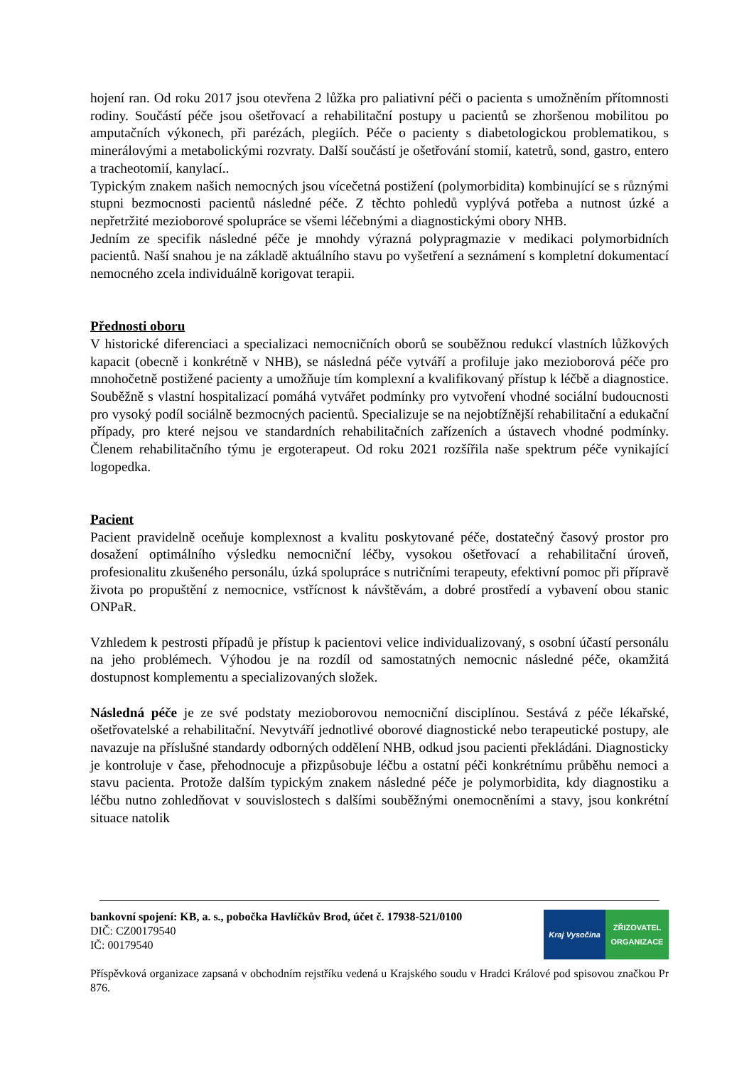hojení ran. Od roku 2017 jsou otevřena 2 lůžka pro paliativní péči o pacienta s umožněním přítomnosti rodiny. Součástí péče jsou ošetřovací a rehabilitační postupy u pacientů se zhoršenou mobilitou po amputačních výkonech, při parézách, plegiích. Péče o pacienty s diabetologickou problematikou, s minerálovými a metabolickými rozvraty. Další součástí je ošetřování stomií, katetrů, sond, gastro, entero a tracheotomií, kanylací..
Typickým znakem našich nemocných jsou vícečetná postižení (polymorbidita) kombinující se s různými stupni bezmocnosti pacientů následné péče. Z těchto pohledů vyplývá potřeba a nutnost úzké a nepřetržité mezioborové spolupráce se všemi léčebnými a diagnostickými obory NHB.
Jedním ze specifik následné péče je mnohdy výrazná polypragmazie v medikaci polymorbidních pacientů. Naší snahou je na základě aktuálního stavu po vyšetření a seznámení s kompletní dokumentací nemocného zcela individuálně korigovat terapii.
Přednosti oboru
V historické diferenciaci a specializaci nemocničních oborů se souběžnou redukcí vlastních lůžkových kapacit (obecně i konkrétně v NHB), se následná péče vytváří a profiluje jako mezioborová péče pro mnohočetně postižené pacienty a umožňuje tím komplexní a kvalifikovaný přístup k léčbě a diagnostice. Souběžně s vlastní hospitalizací pomáhá vytvářet podmínky pro vytvoření vhodné sociální budoucnosti pro vysoký podíl sociálně bezmocných pacientů. Specializuje se na nejobtížnější rehabilitační a edukační případy, pro které nejsou ve standardních rehabilitačních zařízeních a ústavech vhodné podmínky. Členem rehabilitačního týmu je ergoterapeut. Od roku 2021 rozšířila naše spektrum péče vynikající logopedka.
Pacient
Pacient pravidelně oceňuje komplexnost a kvalitu poskytované péče, dostatečný časový prostor pro dosažení optimálního výsledku nemocniční léčby, vysokou ošetřovací a rehabilitační úroveň, profesionalitu zkušeného personálu, úzká spolupráce s nutričními terapeuty, efektivní pomoc při přípravě života po propuštění z nemocnice, vstřícnost k návštěvám, a dobré prostředí a vybavení obou stanic ONPaR.
Vzhledem k pestrosti případů je přístup k pacientovi velice individualizovaný, s osobní účastí personálu na jeho problémech. Výhodou je na rozdíl od samostatných nemocnic následné péče, okamžitá dostupnost komplementu a specializovaných složek.
Následná péče je ze své podstaty mezioborovou nemocniční disciplínou. Sestává z péče lékařské, ošetřovatelské a rehabilitační. Nevytváří jednotlivé oborové diagnostické nebo terapeutické postupy, ale navazuje na příslušné standardy odborných oddělení NHB, odkud jsou pacienti překládáni. Diagnosticky je kontroluje v čase, přehodnocuje a přizpůsobuje léčbu a ostatní péči konkrétnímu průběhu nemoci a stavu pacienta. Protože dalším typickým znakem následné péče je polymorbidita, kdy diagnostiku a léčbu nutno zohledňovat v souvislostech s dalšími souběžnými onemocněními a stavy, jsou konkrétní situace natolik
bankovní spojení: KB, a. s., pobočka Havlíčkův Brod, účet č. 17938-521/0100
DIČ: CZ00179540
IČ: 00179540
Kraj Vysočina ZŘIZOVATEL
ORGANIZACE
Příspěvková organizace zapsaná v obchodním rejstříku vedená u Krajského soudu v Hradci Králové pod spisovou značkou Pr 876.